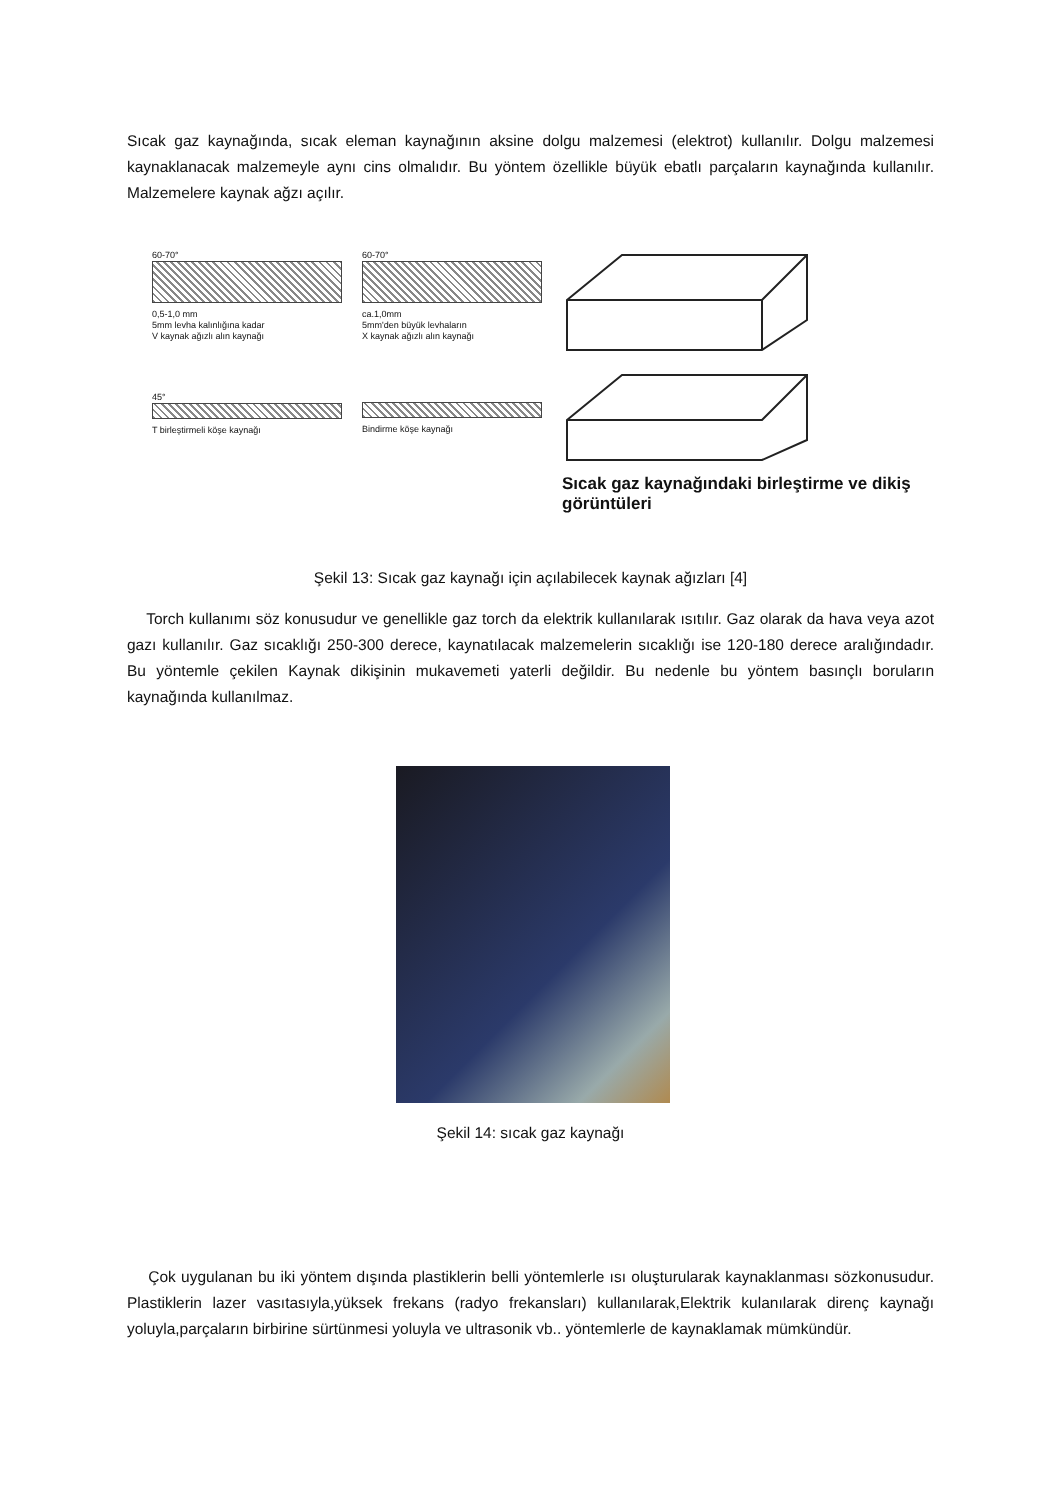Sıcak gaz kaynağında, sıcak eleman kaynağının aksine dolgu malzemesi (elektrot) kullanılır. Dolgu malzemesi kaynaklanacak malzemeyle aynı cins olmalıdır. Bu yöntem özellikle büyük ebatlı parçaların kaynağında kullanılır. Malzemelere kaynak ağzı açılır.
60-70°
0,5-1,0 mm
5mm levha kalınlığına kadar
V kaynak ağızlı alın kaynağı
45°
T birleştirmeli köşe kaynağı
60-70°
ca.1,0mm
5mm'den büyük levhaların
X kaynak ağızlı alın kaynağı
Bindirme köşe kaynağı
Sıcak gaz kaynağındaki birleştirme ve dikiş görüntüleri
Şekil 13: Sıcak gaz kaynağı için açılabilecek kaynak ağızları [4]
Torch kullanımı söz konusudur ve genellikle gaz torch da elektrik kullanılarak ısıtılır. Gaz olarak da hava veya azot gazı kullanılır. Gaz sıcaklığı 250-300 derece, kaynatılacak malzemelerin sıcaklığı ise 120-180 derece aralığındadır. Bu yöntemle çekilen Kaynak dikişinin mukavemeti yaterli değildir. Bu nedenle bu yöntem basınçlı boruların kaynağında kullanılmaz.
Şekil 14: sıcak gaz kaynağı
Çok uygulanan bu iki yöntem dışında plastiklerin belli yöntemlerle ısı oluşturularak kaynaklanması sözkonusudur. Plastiklerin lazer vasıtasıyla,yüksek frekans (radyo frekansları) kullanılarak,Elektrik kulanılarak direnç kaynağı yoluyla,parçaların birbirine sürtünmesi yoluyla ve ultrasonik vb.. yöntemlerle de kaynaklamak mümkündür.